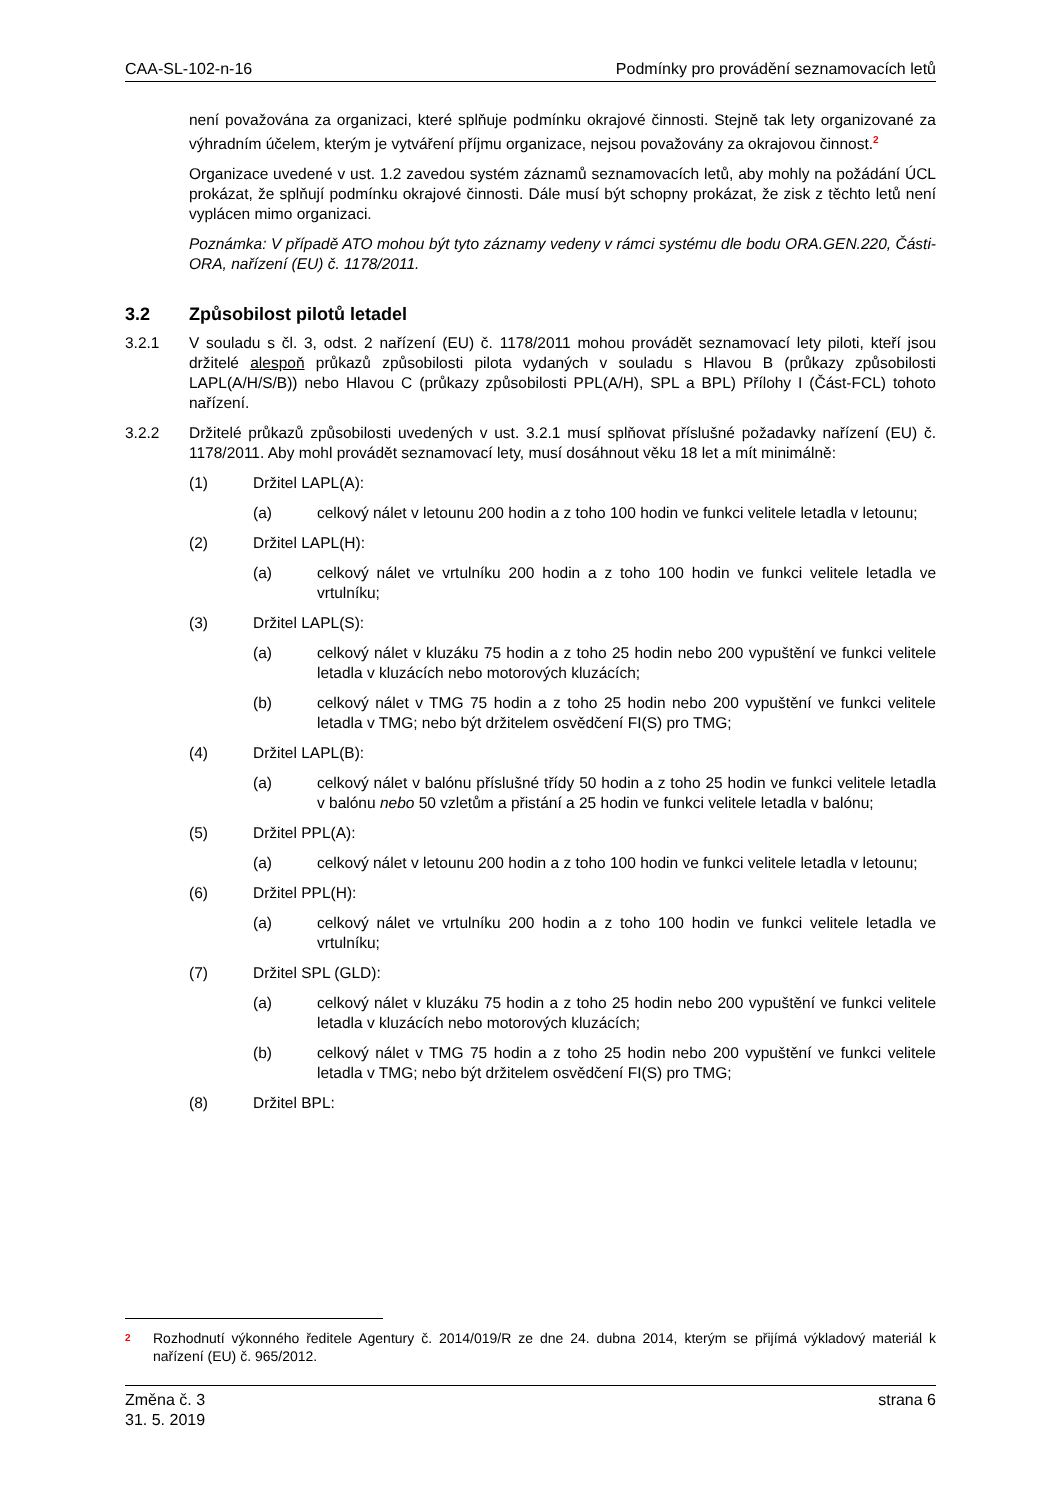CAA-SL-102-n-16 Podmínky pro provádění seznamovacích letů
není považována za organizaci, které splňuje podmínku okrajové činnosti. Stejně tak lety organizované za výhradním účelem, kterým je vytváření příjmu organizace, nejsou považovány za okrajovou činnost.<sup>2</sup>
Organizace uvedené v ust. 1.2 zavedou systém záznamů seznamovacích letů, aby mohly na požádání ÚCL prokázat, že splňují podmínku okrajové činnosti. Dále musí být schopny prokázat, že zisk z těchto letů není vyplácen mimo organizaci.
Poznámka: V případě ATO mohou být tyto záznamy vedeny v rámci systému dle bodu ORA.GEN.220, Části-ORA, nařízení (EU) č. 1178/2011.
3.2 Způsobilost pilotů letadel
3.2.1 V souladu s čl. 3, odst. 2 nařízení (EU) č. 1178/2011 mohou provádět seznamovací lety piloti, kteří jsou držitelé alespoň průkazů způsobilosti pilota vydaných v souladu s Hlavou B (průkazy způsobilosti LAPL(A/H/S/B)) nebo Hlavou C (průkazy způsobilosti PPL(A/H), SPL a BPL) Přílohy I (Část-FCL) tohoto nařízení.
3.2.2 Držitelé průkazů způsobilosti uvedených v ust. 3.2.1 musí splňovat příslušné požadavky nařízení (EU) č. 1178/2011. Aby mohl provádět seznamovací lety, musí dosáhnout věku 18 let a mít minimálně:
(1) Držitel LAPL(A):
(a) celkový nálet v letounu 200 hodin a z toho 100 hodin ve funkci velitele letadla v letounu;
(2) Držitel LAPL(H):
(a) celkový nálet ve vrtulníku 200 hodin a z toho 100 hodin ve funkci velitele letadla ve vrtulníku;
(3) Držitel LAPL(S):
(a) celkový nálet v kluzáku 75 hodin a z toho 25 hodin nebo 200 vypuštění ve funkci velitele letadla v kluzácích nebo motorových kluzácích;
(b) celkový nálet v TMG 75 hodin a z toho 25 hodin nebo 200 vypuštění ve funkci velitele letadla v TMG; nebo být držitelem osvědčení FI(S) pro TMG;
(4) Držitel LAPL(B):
(a) celkový nálet v balónu příslušné třídy 50 hodin a z toho 25 hodin ve funkci velitele letadla v balónu nebo 50 vzletům a přistání a 25 hodin ve funkci velitele letadla v balónu;
(5) Držitel PPL(A):
(a) celkový nálet v letounu 200 hodin a z toho 100 hodin ve funkci velitele letadla v letounu;
(6) Držitel PPL(H):
(a) celkový nálet ve vrtulníku 200 hodin a z toho 100 hodin ve funkci velitele letadla ve vrtulníku;
(7) Držitel SPL (GLD):
(a) celkový nálet v kluzáku 75 hodin a z toho 25 hodin nebo 200 vypuštění ve funkci velitele letadla v kluzácích nebo motorových kluzácích;
(b) celkový nálet v TMG 75 hodin a z toho 25 hodin nebo 200 vypuštění ve funkci velitele letadla v TMG; nebo být držitelem osvědčení FI(S) pro TMG;
(8) Držitel BPL:
<sup>2</sup>
Rozhodnutí výkonného ředitele Agentury č. 2014/019/R ze dne 24. dubna 2014, kterým se přijímá výkladový materiál k nařízení (EU) č. 965/2012.
Změna č. 3
31. 5. 2019
strana 6